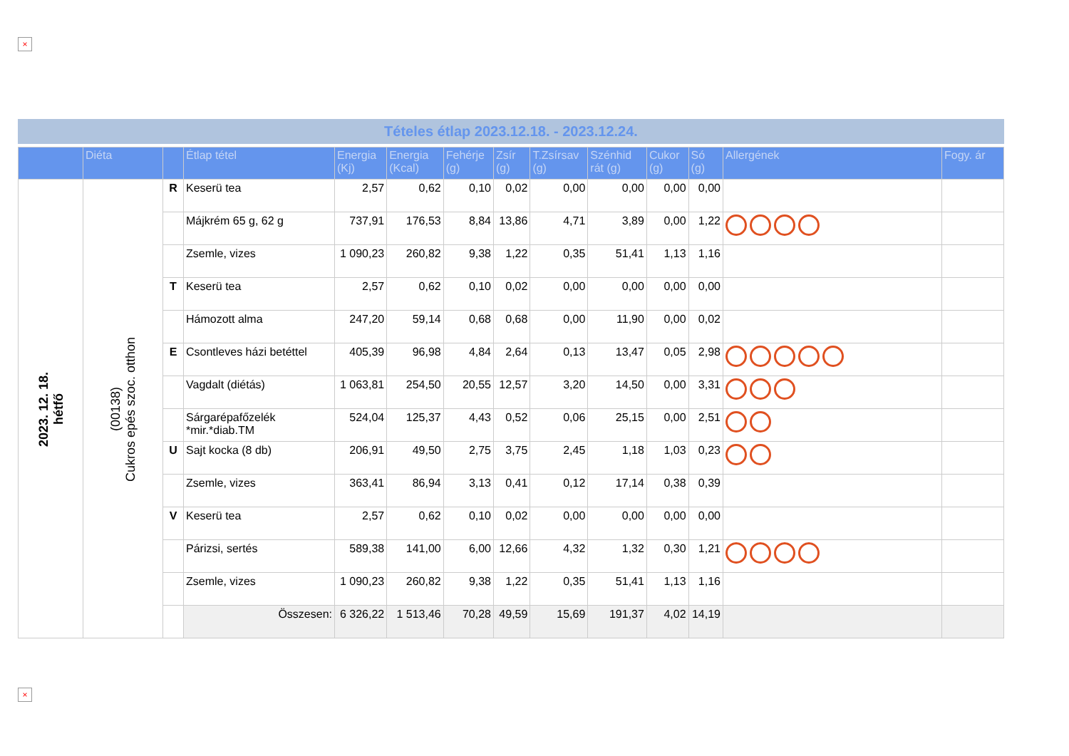×
Tételes étlap 2023.12.18. - 2023.12.24.
| | Diéta | | Étlap tétel | Energia (Kj) | Energia (Kcal) | Fehérje (g) | Zsír (g) | T.Zsírsav (g) | Szénhid rát (g) | Cukor (g) | Só (g) | Allergének | Fogy. ár |
| --- | --- | --- | --- | --- | --- | --- | --- | --- | --- | --- | --- | --- | --- |
| 2023. 12. 18. hétfő | (00138) Cukros epés szoc. otthon | R | Keserü tea | 2,57 | 0,62 | 0,10 | 0,02 | 0,00 | 0,00 | 0,00 | 0,00 | | |
| | | | Májkrém 65 g, 62 g | 737,91 | 176,53 | 8,84 | 13,86 | 4,71 | 3,89 | 0,00 | 1,22 | | |
| | | | Zsemle, vizes | 1 090,23 | 260,82 | 9,38 | 1,22 | 0,35 | 51,41 | 1,13 | 1,16 | | |
| | | T | Keserü tea | 2,57 | 0,62 | 0,10 | 0,02 | 0,00 | 0,00 | 0,00 | 0,00 | | |
| | | | Hámozott alma | 247,20 | 59,14 | 0,68 | 0,68 | 0,00 | 11,90 | 0,00 | 0,02 | | |
| | | E | Csontleves házi betéttel | 405,39 | 96,98 | 4,84 | 2,64 | 0,13 | 13,47 | 0,05 | 2,98 | | |
| | | | Vagdalt (diétás) | 1 063,81 | 254,50 | 20,55 | 12,57 | 3,20 | 14,50 | 0,00 | 3,31 | | |
| | | | Sárgarépafőzelék *mir.*diab.TM | 524,04 | 125,37 | 4,43 | 0,52 | 0,06 | 25,15 | 0,00 | 2,51 | | |
| | | U | Sajt kocka (8 db) | 206,91 | 49,50 | 2,75 | 3,75 | 2,45 | 1,18 | 1,03 | 0,23 | | |
| | | | Zsemle, vizes | 363,41 | 86,94 | 3,13 | 0,41 | 0,12 | 17,14 | 0,38 | 0,39 | | |
| | | V | Keserü tea | 2,57 | 0,62 | 0,10 | 0,02 | 0,00 | 0,00 | 0,00 | 0,00 | | |
| | | | Párizsi, sertés | 589,38 | 141,00 | 6,00 | 12,66 | 4,32 | 1,32 | 0,30 | 1,21 | | |
| | | | Zsemle, vizes | 1 090,23 | 260,82 | 9,38 | 1,22 | 0,35 | 51,41 | 1,13 | 1,16 | | |
| | | | Összesen: | 6 326,22 | 1 513,46 | 70,28 | 49,59 | 15,69 | 191,37 | 4,02 | 14,19 | | |
×